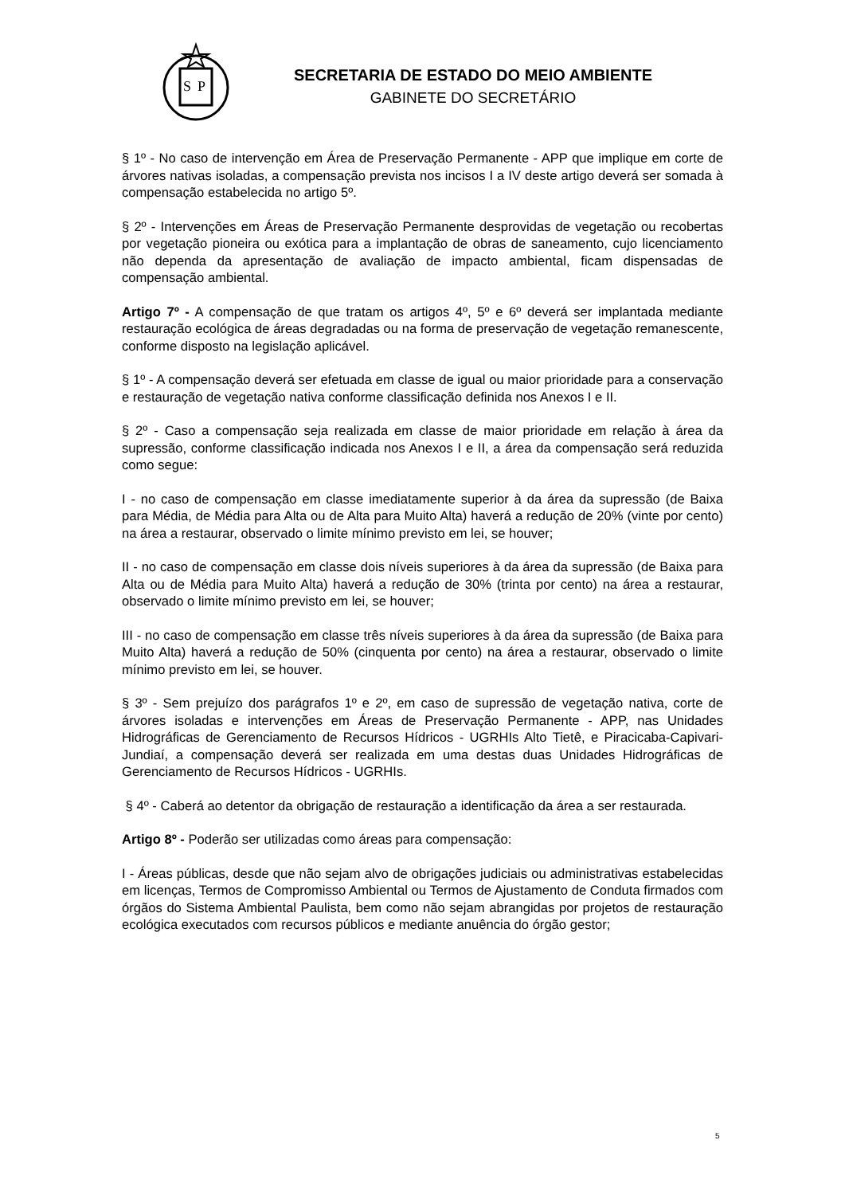S
P
SECRETARIA DE ESTADO DO MEIO AMBIENTE
GABINETE DO SECRETÁRIO
§ 1º - No caso de intervenção em Área de Preservação Permanente - APP que implique em corte de árvores nativas isoladas, a compensação prevista nos incisos I a IV deste artigo deverá ser somada à compensação estabelecida no artigo 5º.
§ 2º - Intervenções em Áreas de Preservação Permanente desprovidas de vegetação ou recobertas por vegetação pioneira ou exótica para a implantação de obras de saneamento, cujo licenciamento não dependa da apresentação de avaliação de impacto ambiental, ficam dispensadas de compensação ambiental.
Artigo 7º - A compensação de que tratam os artigos 4º, 5º e 6º deverá ser implantada mediante restauração ecológica de áreas degradadas ou na forma de preservação de vegetação remanescente, conforme disposto na legislação aplicável.
§ 1º - A compensação deverá ser efetuada em classe de igual ou maior prioridade para a conservação e restauração de vegetação nativa conforme classificação definida nos Anexos I e II.
§ 2º - Caso a compensação seja realizada em classe de maior prioridade em relação à área da supressão, conforme classificação indicada nos Anexos I e II, a área da compensação será reduzida como segue:
I - no caso de compensação em classe imediatamente superior à da área da supressão (de Baixa para Média, de Média para Alta ou de Alta para Muito Alta) haverá a redução de 20% (vinte por cento) na área a restaurar, observado o limite mínimo previsto em lei, se houver;
II - no caso de compensação em classe dois níveis superiores à da área da supressão (de Baixa para Alta ou de Média para Muito Alta) haverá a redução de 30% (trinta por cento) na área a restaurar, observado o limite mínimo previsto em lei, se houver;
III - no caso de compensação em classe três níveis superiores à da área da supressão (de Baixa para Muito Alta) haverá a redução de 50% (cinquenta por cento) na área a restaurar, observado o limite mínimo previsto em lei, se houver.
§ 3º - Sem prejuízo dos parágrafos 1º e 2º, em caso de supressão de vegetação nativa, corte de árvores isoladas e intervenções em Áreas de Preservação Permanente - APP, nas Unidades Hidrográficas de Gerenciamento de Recursos Hídricos - UGRHIs Alto Tietê, e Piracicaba-Capivari-Jundiaí, a compensação deverá ser realizada em uma destas duas Unidades Hidrográficas de Gerenciamento de Recursos Hídricos - UGRHIs.
§ 4º - Caberá ao detentor da obrigação de restauração a identificação da área a ser restaurada.
Artigo 8º - Poderão ser utilizadas como áreas para compensação:
I - Áreas públicas, desde que não sejam alvo de obrigações judiciais ou administrativas estabelecidas em licenças, Termos de Compromisso Ambiental ou Termos de Ajustamento de Conduta firmados com órgãos do Sistema Ambiental Paulista, bem como não sejam abrangidas por projetos de restauração ecológica executados com recursos públicos e mediante anuência do órgão gestor;
5